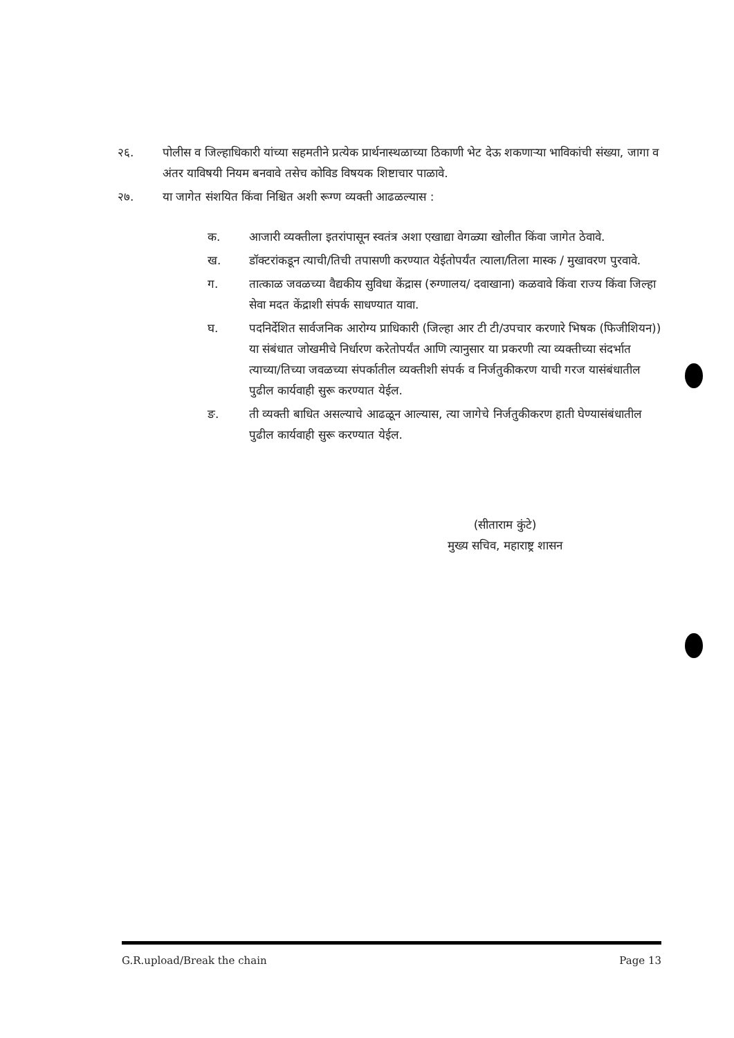२६. पोलीस व जिल्हाधिकारी यांच्या सहमतीने प्रत्येक प्रार्थनास्थळाच्या ठिकाणी भेट देऊ शकणाऱ्या भाविकांची संख्या, जागा व अंतर याविषयी नियम बनवावे तसेच कोविड विषयक शिष्टाचार पाळावे.
२७. या जागेत संशयित किंवा निश्चित अशी रूग्ण व्यक्ती आढळल्यास :
क. आजारी व्यक्तीला इतरांपासून स्वतंत्र अशा एखाद्या वेगळ्या खोलीत किंवा जागेत ठेवावे.
ख. डॉक्टरांकडून त्याची/तिची तपासणी करण्यात येईतोपर्यंत त्याला/तिला मास्क / मुखावरण पुरवावे.
ग. तात्काळ जवळच्या वैद्यकीय सुविधा केंद्रास (रुग्णालय/ दवाखाना) कळवावे किंवा राज्य किंवा जिल्हा सेवा मदत केंद्राशी संपर्क साधण्यात यावा.
घ. पदनिर्देशित सार्वजनिक आरोग्य प्राधिकारी (जिल्हा आर टी टी/उपचार करणारे भिषक (फिजीशियन)) या संबंधात जोखमीचे निर्धारण करेतोपर्यंत आणि त्यानुसार या प्रकरणी त्या व्यक्तीच्या संदर्भात त्याच्या/तिच्या जवळच्या संपर्कातील व्यक्तीशी संपर्क व निर्जतुकीकरण याची गरज यासंबंधातील पुढील कार्यवाही सुरू करण्यात येईल.
ङ. ती व्यक्ती बाधित असल्याचे आढळून आल्यास, त्या जागेचे निर्जतुकीकरण हाती घेण्यासंबंधातील पुढील कार्यवाही सुरू करण्यात येईल.
(सीताराम कुंटे)
मुख्य सचिव, महाराष्ट्र शासन
G.R.upload/Break the chain Page 13